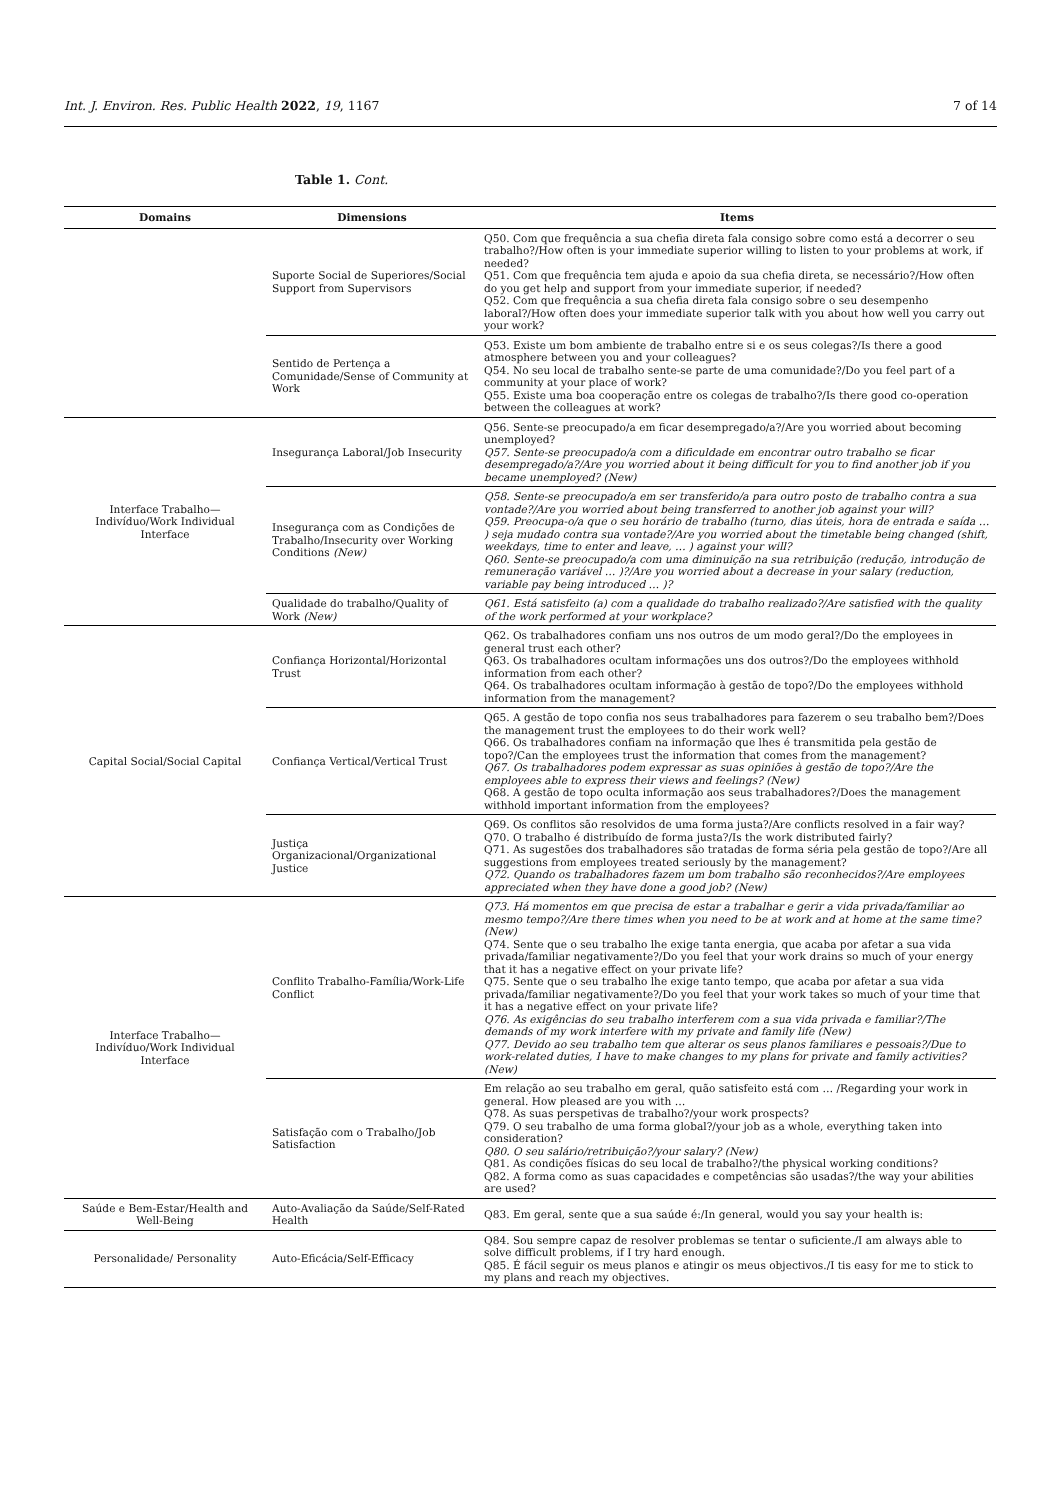Int. J. Environ. Res. Public Health 2022, 19, 1167 7 of 14
Table 1. Cont.
| Domains | Dimensions | Items |
| --- | --- | --- |
| | Suporte Social de Superiores/Social Support from Supervisors | Q50. Com que frequência a sua chefia direta fala consigo sobre como está a decorrer o seu trabalho?/How often is your immediate superior willing to listen to your problems at work, if needed? Q51. Com que frequência tem ajuda e apoio da sua chefia direta, se necessário?/How often do you get help and support from your immediate superior, if needed? Q52. Com que frequência a sua chefia direta fala consigo sobre o seu desempenho laboral?/How often does your immediate superior talk with you about how well you carry out your work? |
| | Sentido de Pertença a Comunidade/Sense of Community at Work | Q53. Existe um bom ambiente de trabalho entre si e os seus colegas?/Is there a good atmosphere between you and your colleagues? Q54. No seu local de trabalho sente-se parte de uma comunidade?/Do you feel part of a community at your place of work? Q55. Existe uma boa cooperação entre os colegas de trabalho?/Is there good co-operation between the colleagues at work? |
| Interface Trabalho—Indivíduo/Work Individual Interface | Insegurança Laboral/Job Insecurity | Q56. Sente-se preocupado/a em ficar desempregado/a?/Are you worried about becoming unemployed? Q57. Sente-se preocupado/a com a dificuldade em encontrar outro trabalho se ficar desempregado/a?/Are you worried about it being difficult for you to find another job if you became unemployed? (New) |
| | Insegurança com as Condições de Trabalho/Insecurity over Working Conditions (New) | Q58. Sente-se preocupado/a em ser transferido/a para outro posto de trabalho contra a sua vontade?/Are you worried about being transferred to another job against your will? Q59. Preocupa-o/a que o seu horário de trabalho (turno, dias úteis, hora de entrada e saída … ) seja mudado contra sua vontade?/Are you worried about the timetable being changed (shift, weekdays, time to enter and leave, … ) against your will? Q60. Sente-se preocupado/a com uma diminuição na sua retribuição (redução, introdução de remuneração variável … )?/Are you worried about a decrease in your salary (reduction, variable pay being introduced … )? |
| | Qualidade do trabalho/Quality of Work (New) | Q61. Está satisfeito (a) com a qualidade do trabalho realizado?/Are satisfied with the quality of the work performed at your workplace? |
| Capital Social/Social Capital | Confiança Horizontal/Horizontal Trust | Q62. Os trabalhadores confiam uns nos outros de um modo geral?/Do the employees in general trust each other? Q63. Os trabalhadores ocultam informações uns dos outros?/Do the employees withhold information from each other? Q64. Os trabalhadores ocultam informação à gestão de topo?/Do the employees withhold information from the management? |
| | Confiança Vertical/Vertical Trust | Q65. A gestão de topo confia nos seus trabalhadores para fazerem o seu trabalho bem?/Does the management trust the employees to do their work well? Q66. Os trabalhadores confiam na informação que lhes é transmitida pela gestão de topo?/Can the employees trust the information that comes from the management? Q67. Os trabalhadores podem expressar as suas opiniões à gestão de topo?/Are the employees able to express their views and feelings? (New) Q68. A gestão de topo oculta informação aos seus trabalhadores?/Does the management withhold important information from the employees? |
| | Justiça Organizacional/Organizational Justice | Q69. Os conflitos são resolvidos de uma forma justa?/Are conflicts resolved in a fair way? Q70. O trabalho é distribuído de forma justa?/Is the work distributed fairly? Q71. As sugestões dos trabalhadores são tratadas de forma séria pela gestão de topo?/Are all suggestions from employees treated seriously by the management? Q72. Quando os trabalhadores fazem um bom trabalho são reconhecidos?/Are employees appreciated when they have done a good job? (New) |
| Interface Trabalho—Indivíduo/Work Individual Interface | Conflito Trabalho-Família/Work-Life Conflict | Q73. Há momentos em que precisa de estar a trabalhar e gerir a vida privada/familiar ao mesmo tempo?/Are there times when you need to be at work and at home at the same time? (New) Q74. Sente que o seu trabalho lhe exige tanta energia, que acaba por afetar a sua vida privada/familiar negativamente?/Do you feel that your work drains so much of your energy that it has a negative effect on your private life? Q75. Sente que o seu trabalho lhe exige tanto tempo, que acaba por afetar a sua vida privada/familiar negativamente?/Do you feel that your work takes so much of your time that it has a negative effect on your private life? Q76. As exigências do seu trabalho interferem com a sua vida privada e familiar?/The demands of my work interfere with my private and family life (New) Q77. Devido ao seu trabalho tem que alterar os seus planos familiares e pessoais?/Due to work-related duties, I have to make changes to my plans for private and family activities? (New) |
| | Satisfação com o Trabalho/Job Satisfaction | Em relação ao seu trabalho em geral, quão satisfeito está com … /Regarding your work in general. How pleased are you with … Q78. As suas perspetivas de trabalho?/your work prospects? Q79. O seu trabalho de uma forma global?/your job as a whole, everything taken into consideration? Q80. O seu salário/retribuição?/your salary? (New) Q81. As condições físicas do seu local de trabalho?/the physical working conditions? Q82. A forma como as suas capacidades e competências são usadas?/the way your abilities are used? |
| Saúde e Bem-Estar/Health and Well-Being | Auto-Avaliação da Saúde/Self-Rated Health | Q83. Em geral, sente que a sua saúde é:/In general, would you say your health is: |
| Personalidade/ Personality | Auto-Eficácia/Self-Efficacy | Q84. Sou sempre capaz de resolver problemas se tentar o suficiente./I am always able to solve difficult problems, if I try hard enough. Q85. É fácil seguir os meus planos e atingir os meus objectivos./I tis easy for me to stick to my plans and reach my objectives. |